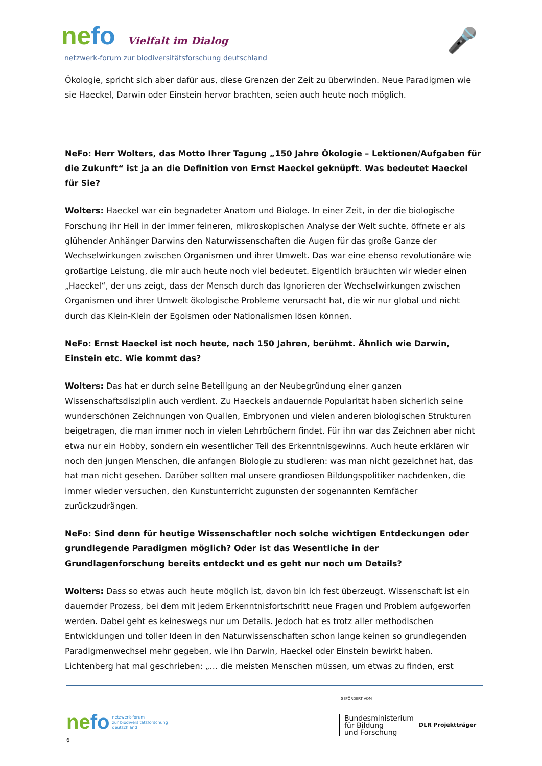nefo Vielfalt im Dialog
netzwerk-forum zur biodiversitätsforschung deutschland
🎤
Ökologie, spricht sich aber dafür aus, diese Grenzen der Zeit zu überwinden. Neue Paradigmen wie sie Haeckel, Darwin oder Einstein hervor brachten, seien auch heute noch möglich.
NeFo: Herr Wolters, das Motto Ihrer Tagung „150 Jahre Ökologie – Lektionen/Aufgaben für die Zukunft“ ist ja an die Definition von Ernst Haeckel geknüpft. Was bedeutet Haeckel für Sie?
Wolters: Haeckel war ein begnadeter Anatom und Biologe. In einer Zeit, in der die biologische Forschung ihr Heil in der immer feineren, mikroskopischen Analyse der Welt suchte, öffnete er als glühender Anhänger Darwins den Naturwissenschaften die Augen für das große Ganze der Wechselwirkungen zwischen Organismen und ihrer Umwelt. Das war eine ebenso revolutionäre wie großartige Leistung, die mir auch heute noch viel bedeutet. Eigentlich bräuchten wir wieder einen „Haeckel“, der uns zeigt, dass der Mensch durch das Ignorieren der Wechselwirkungen zwischen Organismen und ihrer Umwelt ökologische Probleme verursacht hat, die wir nur global und nicht durch das Klein-Klein der Egoismen oder Nationalismen lösen können.
NeFo: Ernst Haeckel ist noch heute, nach 150 Jahren, berühmt. Ähnlich wie Darwin, Einstein etc. Wie kommt das?
Wolters: Das hat er durch seine Beteiligung an der Neubegründung einer ganzen Wissenschaftsdisziplin auch verdient. Zu Haeckels andauernde Popularität haben sicherlich seine wunderschönen Zeichnungen von Quallen, Embryonen und vielen anderen biologischen Strukturen beigetragen, die man immer noch in vielen Lehrbüchern findet. Für ihn war das Zeichnen aber nicht etwa nur ein Hobby, sondern ein wesentlicher Teil des Erkenntnisgewinns. Auch heute erklären wir noch den jungen Menschen, die anfangen Biologie zu studieren: was man nicht gezeichnet hat, das hat man nicht gesehen. Darüber sollten mal unsere grandiosen Bildungspolitiker nachdenken, die immer wieder versuchen, den Kunstunterricht zugunsten der sogenannten Kernfächer zurückzudrängen.
NeFo: Sind denn für heutige Wissenschaftler noch solche wichtigen Entdeckungen oder grundlegende Paradigmen möglich? Oder ist das Wesentliche in der Grundlagenforschung bereits entdeckt und es geht nur noch um Details?
Wolters: Dass so etwas auch heute möglich ist, davon bin ich fest überzeugt. Wissenschaft ist ein dauernder Prozess, bei dem mit jedem Erkenntnisfortschritt neue Fragen und Problem aufgeworfen werden. Dabei geht es keineswegs nur um Details. Jedoch hat es trotz aller methodischen Entwicklungen und toller Ideen in den Naturwissenschaften schon lange keinen so grundlegenden Paradigmenwechsel mehr gegeben, wie ihn Darwin, Haeckel oder Einstein bewirkt haben. Lichtenberg hat mal geschrieben: „… die meisten Menschen müssen, um etwas zu finden, erst
nefo netzwerk-forum
zur biodiversitätsforschung
deutschland
6
GEFÖRDERT VOM
Bundesministerium
für Bildung
und Forschung
DLR Projektträger